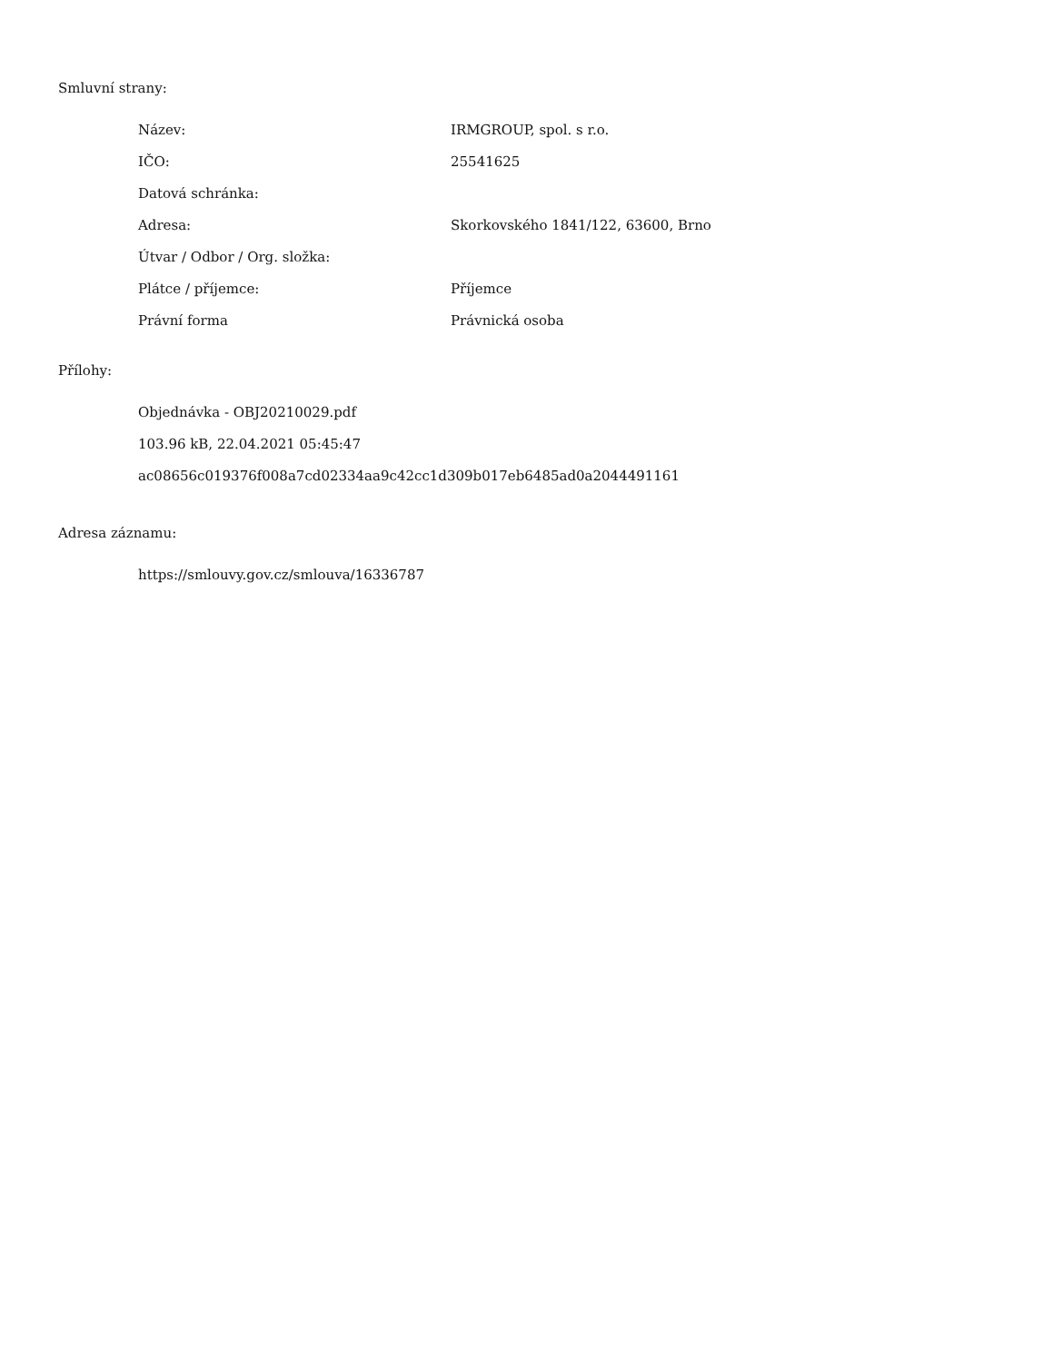Smluvní strany:
| Název: | IRMGROUP, spol. s r.o. |
| IČO: | 25541625 |
| Datová schránka: | |
| Adresa: | Skorkovského 1841/122, 63600, Brno |
| Útvar / Odbor / Org. složka: | |
| Plátce / příjemce: | Příjemce |
| Právní forma | Právnická osoba |
Přílohy:
Objednávka - OBJ20210029.pdf
103.96 kB, 22.04.2021 05:45:47
ac08656c019376f008a7cd02334aa9c42cc1d309b017eb6485ad0a2044491161
Adresa záznamu:
https://smlouvy.gov.cz/smlouva/16336787